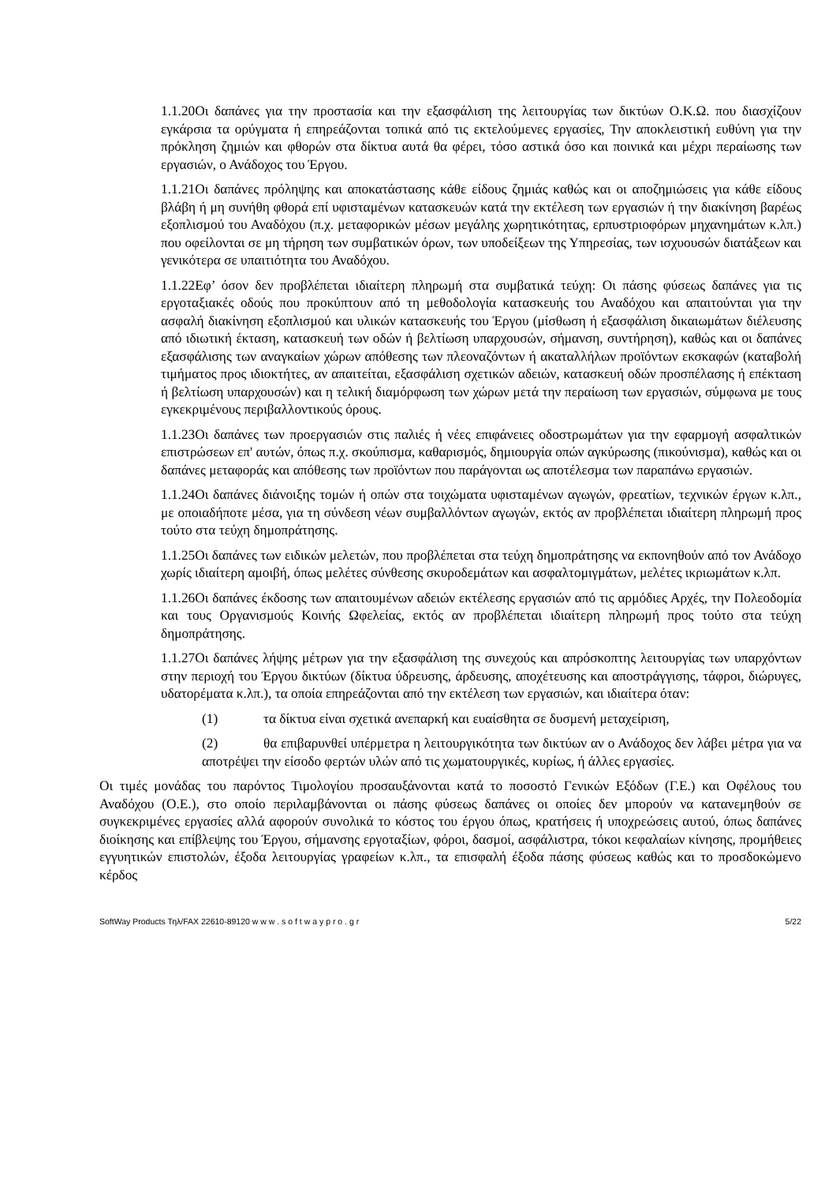1.1.20Οι δαπάνες για την προστασία και την εξασφάλιση της λειτουργίας των δικτύων Ο.Κ.Ω. που διασχίζουν εγκάρσια τα ορύγματα ή επηρεάζονται τοπικά από τις εκτελούμενες εργασίες, Την αποκλειστική ευθύνη για την πρόκληση ζημιών και φθορών στα δίκτυα αυτά θα φέρει, τόσο αστικά όσο και ποινικά και μέχρι περαίωσης των εργασιών, ο Ανάδοχος του Έργου.
1.1.21Οι δαπάνες πρόληψης και αποκατάστασης κάθε είδους ζημιάς καθώς και οι αποζημιώσεις για κάθε είδους βλάβη ή μη συνήθη φθορά επί υφισταμένων κατασκευών κατά την εκτέλεση των εργασιών ή την διακίνηση βαρέως εξοπλισμού του Αναδόχου (π.χ. μεταφορικών μέσων μεγάλης χωρητικότητας, ερπυστριοφόρων μηχανημάτων κ.λπ.) που οφείλονται σε μη τήρηση των συμβατικών όρων, των υποδείξεων της Υπηρεσίας, των ισχυουσών διατάξεων και γενικότερα σε υπαιτιότητα του Αναδόχου.
1.1.22Εφ’ όσον δεν προβλέπεται ιδιαίτερη πληρωμή στα συμβατικά τεύχη: Οι πάσης φύσεως δαπάνες για τις εργοταξιακές οδούς που προκύπτουν από τη μεθοδολογία κατασκευής του Αναδόχου και απαιτούνται για την ασφαλή διακίνηση εξοπλισμού και υλικών κατασκευής του Έργου (μίσθωση ή εξασφάλιση δικαιωμάτων διέλευσης από ιδιωτική έκταση, κατασκευή των οδών ή βελτίωση υπαρχουσών, σήμανση, συντήρηση), καθώς και οι δαπάνες εξασφάλισης των αναγκαίων χώρων απόθεσης των πλεοναζόντων ή ακαταλλήλων προϊόντων εκσκαφών (καταβολή τιμήματος προς ιδιοκτήτες, αν απαιτείται, εξασφάλιση σχετικών αδειών, κατασκευή οδών προσπέλασης ή επέκταση ή βελτίωση υπαρχουσών) και η τελική διαμόρφωση των χώρων μετά την περαίωση των εργασιών, σύμφωνα με τους εγκεκριμένους περιβαλλοντικούς όρους.
1.1.23Οι δαπάνες των προεργασιών στις παλιές ή νέες επιφάνειες οδοστρωμάτων για την εφαρμογή ασφαλτικών επιστρώσεων επ' αυτών, όπως π.χ. σκούπισμα, καθαρισμός, δημιουργία οπών αγκύρωσης (πικούνισμα), καθώς και οι δαπάνες μεταφοράς και απόθεσης των προϊόντων που παράγονται ως αποτέλεσμα των παραπάνω εργασιών.
1.1.24Οι δαπάνες διάνοιξης τομών ή οπών στα τοιχώματα υφισταμένων αγωγών, φρεατίων, τεχνικών έργων κ.λπ., με οποιαδήποτε μέσα, για τη σύνδεση νέων συμβαλλόντων αγωγών, εκτός αν προβλέπεται ιδιαίτερη πληρωμή προς τούτο στα τεύχη δημοπράτησης.
1.1.25Οι δαπάνες των ειδικών μελετών, που προβλέπεται στα τεύχη δημοπράτησης να εκπονηθούν από τον Ανάδοχο χωρίς ιδιαίτερη αμοιβή, όπως μελέτες σύνθεσης σκυροδεμάτων και ασφαλτομιγμάτων, μελέτες ικριωμάτων κ.λπ.
1.1.26Οι δαπάνες έκδοσης των απαιτουμένων αδειών εκτέλεσης εργασιών από τις αρμόδιες Αρχές, την Πολεοδομία και τους Οργανισμούς Κοινής Ωφελείας, εκτός αν προβλέπεται ιδιαίτερη πληρωμή προς τούτο στα τεύχη δημοπράτησης.
1.1.27Οι δαπάνες λήψης μέτρων για την εξασφάλιση της συνεχούς και απρόσκοπτης λειτουργίας των υπαρχόντων στην περιοχή του Έργου δικτύων (δίκτυα ύδρευσης, άρδευσης, αποχέτευσης και αποστράγγισης, τάφροι, διώρυγες, υδατορέματα κ.λπ.), τα οποία επηρεάζονται από την εκτέλεση των εργασιών, και ιδιαίτερα όταν:
(1) τα δίκτυα είναι σχετικά ανεπαρκή και ευαίσθητα σε δυσμενή μεταχείριση,
(2) θα επιβαρυνθεί υπέρμετρα η λειτουργικότητα των δικτύων αν ο Ανάδοχος δεν λάβει μέτρα για να αποτρέψει την είσοδο φερτών υλών από τις χωματουργικές, κυρίως, ή άλλες εργασίες.
Οι τιμές μονάδας του παρόντος Τιμολογίου προσαυξάνονται κατά το ποσοστό Γενικών Εξόδων (Γ.Ε.) και Οφέλους του Αναδόχου (Ο.Ε.), στο οποίο περιλαμβάνονται οι πάσης φύσεως δαπάνες οι οποίες δεν μπορούν να κατανεμηθούν σε συγκεκριμένες εργασίες αλλά αφορούν συνολικά το κόστος του έργου όπως, κρατήσεις ή υποχρεώσεις αυτού, όπως δαπάνες διοίκησης και επίβλεψης του Έργου, σήμανσης εργοταξίων, φόροι, δασμοί, ασφάλιστρα, τόκοι κεφαλαίων κίνησης, προμήθειες εγγυητικών επιστολών, έξοδα λειτουργίας γραφείων κ.λπ., τα επισφαλή έξοδα πάσης φύσεως καθώς και το προσδοκώμενο κέρδος
SoftWay Products Τηλ/FAX 22610-89120 w w w . s o f t w a y p r o . g r 5/22